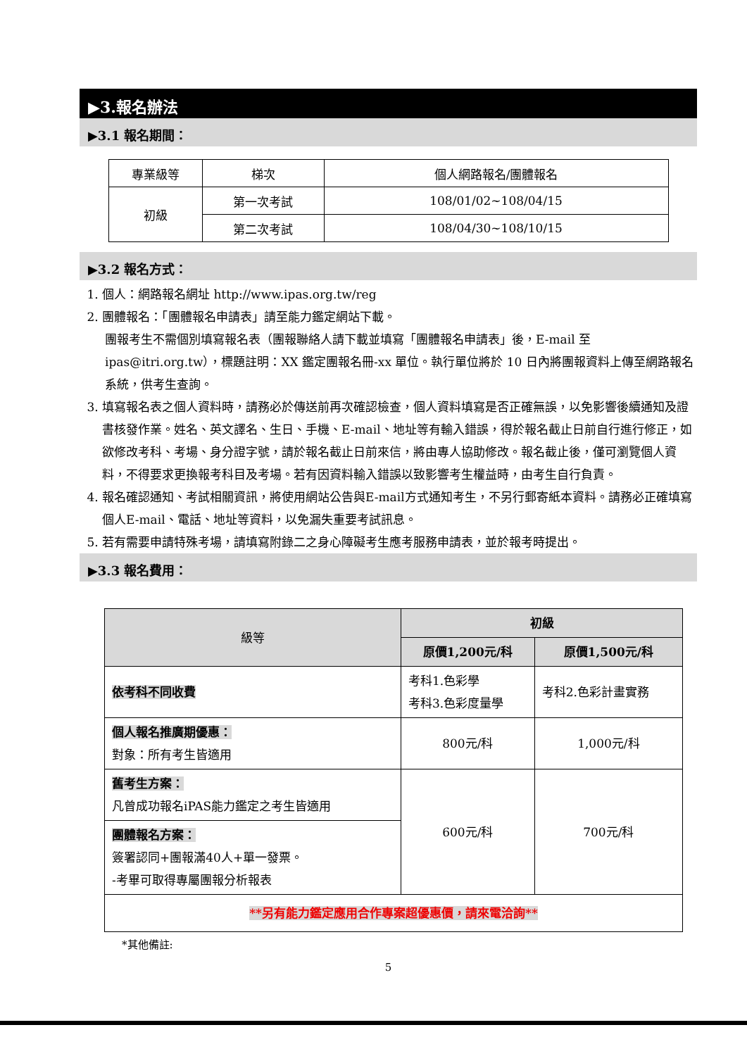▶3.報名辦法
▶3.1 報名期間：
| 專業級等 | 梯次 | 個人網路報名/團體報名 |
| 初級 | 第一次考試 | 108/01/02~108/04/15 |
| | 第二次考試 | 108/04/30~108/10/15 |
▶3.2 報名方式：
1. 個人：網路報名網址 http://www.ipas.org.tw/reg
2. 團體報名：「團體報名申請表」請至能力鑑定網站下載。
團報考生不需個別填寫報名表（團報聯絡人請下載並填寫「團體報名申請表」後，E-mail 至 ipas@itri.org.tw），標題註明：XX 鑑定團報名冊-xx 單位。執行單位將於 10 日內將團報資料上傳至網路報名系統，供考生查詢。
3. 填寫報名表之個人資料時，請務必於傳送前再次確認檢查，個人資料填寫是否正確無誤，以免影響後續通知及證書核發作業。姓名、英文譯名、生日、手機、E-mail、地址等有輸入錯誤，得於報名截止日前自行進行修正，如欲修改考科、考場、身分證字號，請於報名截止日前來信，將由專人協助修改。報名截止後，僅可瀏覽個人資料，不得要求更換報考科目及考場。若有因資料輸入錯誤以致影響考生權益時，由考生自行負責。
4. 報名確認通知、考試相關資訊，將使用網站公告與E-mail方式通知考生，不另行郵寄紙本資料。請務必正確填寫個人E-mail、電話、地址等資料，以免漏失重要考試訊息。
5. 若有需要申請特殊考場，請填寫附錄二之身心障礙考生應考服務申請表，並於報考時提出。
▶3.3 報名費用：
| 級等 | 初級 | |
| | 原價1,200元/科 | 原價1,500元/科 |
| 依考科不同收費 | 考科1.色彩學 考科3.色彩度量學 | 考科2.色彩計畫實務 |
| 個人報名推廣期優惠： 對象：所有考生皆適用 | 800元/科 | 1,000元/科 |
| 舊考生方案： 凡曾成功報名iPAS能力鑑定之考生皆適用 | 600元/科 | 700元/科 |
| 團體報名方案： 簽署認同+團報滿40人+單一發票。 -考畢可取得專屬團報分析報表 | | |
| **另有能力鑑定應用合作專案超優惠價，請來電洽詢** | | |
*其他備註:
5